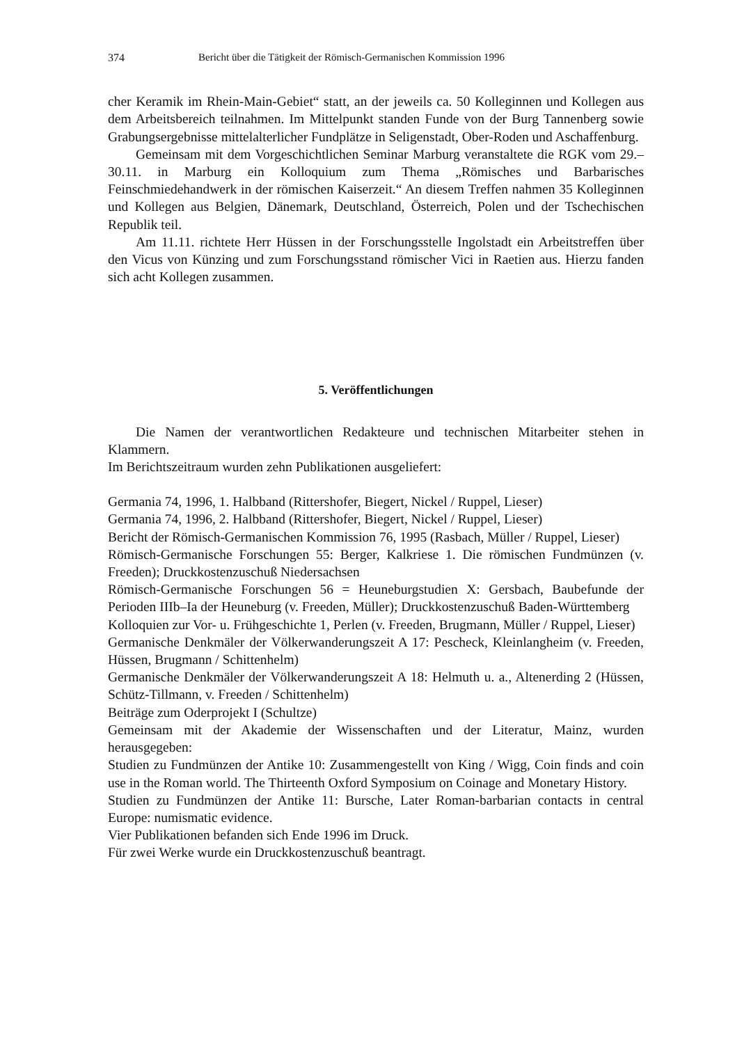374 Bericht über die Tätigkeit der Römisch-Germanischen Kommission 1996
cher Keramik im Rhein-Main-Gebiet“ statt, an der jeweils ca. 50 Kolleginnen und Kollegen aus dem Arbeitsbereich teilnahmen. Im Mittelpunkt standen Funde von der Burg Tannenberg sowie Grabungsergebnisse mittelalterlicher Fundplätze in Seligenstadt, Ober-Roden und Aschaffenburg.
Gemeinsam mit dem Vorgeschichtlichen Seminar Marburg veranstaltete die RGK vom 29.–30.11. in Marburg ein Kolloquium zum Thema „Römisches und Barbarisches Feinschmiedehandwerk in der römischen Kaiserzeit.“ An diesem Treffen nahmen 35 Kolleginnen und Kollegen aus Belgien, Dänemark, Deutschland, Österreich, Polen und der Tschechischen Republik teil.
Am 11.11. richtete Herr Hüssen in der Forschungsstelle Ingolstadt ein Arbeitstreffen über den Vicus von Künzing und zum Forschungsstand römischer Vici in Raetien aus. Hierzu fanden sich acht Kollegen zusammen.
5. Veröffentlichungen
Die Namen der verantwortlichen Redakteure und technischen Mitarbeiter stehen in Klammern.
Im Berichtszeitraum wurden zehn Publikationen ausgeliefert:
Germania 74, 1996, 1. Halbband (Rittershofer, Biegert, Nickel / Ruppel, Lieser)
Germania 74, 1996, 2. Halbband (Rittershofer, Biegert, Nickel / Ruppel, Lieser)
Bericht der Römisch-Germanischen Kommission 76, 1995 (Rasbach, Müller / Ruppel, Lieser)
Römisch-Germanische Forschungen 55: Berger, Kalkriese 1. Die römischen Fundmünzen (v. Freeden); Druckkostenzuschuß Niedersachsen
Römisch-Germanische Forschungen 56 = Heuneburgstudien X: Gersbach, Baubefunde der Perioden IIIb–Ia der Heuneburg (v. Freeden, Müller); Druckkostenzuschuß Baden-Württemberg
Kolloquien zur Vor- u. Frühgeschichte 1, Perlen (v. Freeden, Brugmann, Müller / Ruppel, Lieser)
Germanische Denkmäler der Völkerwanderungszeit A 17: Pescheck, Kleinlangheim (v. Freeden, Hüssen, Brugmann / Schittenhelm)
Germanische Denkmäler der Völkerwanderungszeit A 18: Helmuth u. a., Altenerding 2 (Hüssen, Schütz-Tillmann, v. Freeden / Schittenhelm)
Beiträge zum Oderprojekt I (Schultze)
Gemeinsam mit der Akademie der Wissenschaften und der Literatur, Mainz, wurden herausgegeben:
Studien zu Fundmünzen der Antike 10: Zusammengestellt von King / Wigg, Coin finds and coin use in the Roman world. The Thirteenth Oxford Symposium on Coinage and Monetary History.
Studien zu Fundmünzen der Antike 11: Bursche, Later Roman-barbarian contacts in central Europe: numismatic evidence.
Vier Publikationen befanden sich Ende 1996 im Druck.
Für zwei Werke wurde ein Druckkostenzuschuß beantragt.